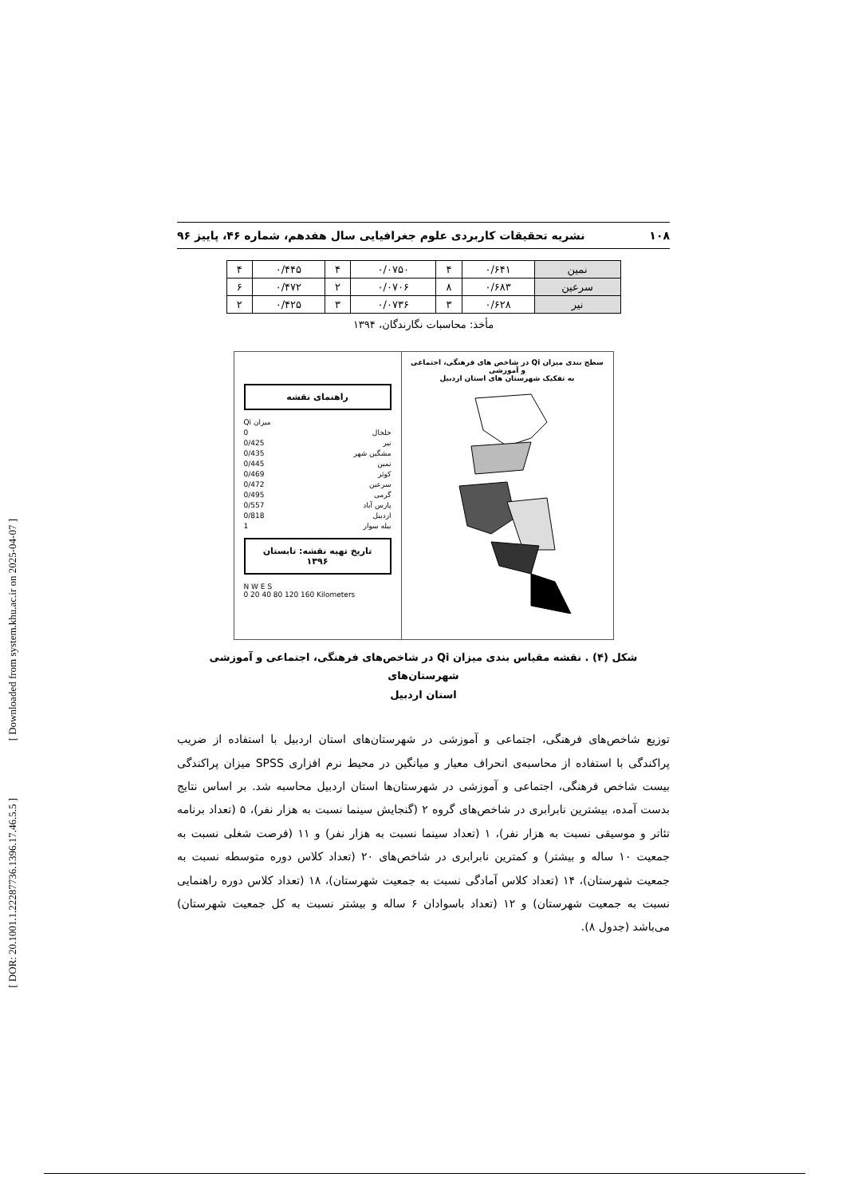[ DOR: 20.1001.1.22287736.1396.17.46.5.5 ] [ Downloaded from system.khu.ac.ir on 2025-04-07 ]
۱۰۸ نشریه تحقیقات کاربردی علوم جغرافیایی سال هفدهم، شماره ۴۶، پاییز ۹۶
| نمین | ۰/۶۴۱ | ۴ | ۰/۰۷۵۰ | ۴ | ۰/۴۴۵ | ۴ |
| سرعین | ۰/۶۸۳ | ۸ | ۰/۰۷۰۶ | ۲ | ۰/۴۷۲ | ۶ |
| نیر | ۰/۶۲۸ | ۳ | ۰/۰۷۳۶ | ۳ | ۰/۴۲۵ | ۲ |
مأخذ: محاسبات نگارندگان، ۱۳۹۴
راهنمای نقشه
میزان Qi
خلخال 0
نیر 0/425
مشگین شهر 0/435
نمین 0/445
کوثر 0/469
سرعین 0/472
گرمی 0/495
پارس آباد 0/557
اردبیل 0/818
بیله سوار 1
تاریخ تهیه نقشه: تابستان ۱۳۹۶
N W E S
0 20 40 80 120 160 Kilometers
سطح بندی میزان Qi در شاخص های فرهنگی، اجتماعی و آموزشی
به تفکیک شهرستان های استان اردبیل
شکل (۴) . نقشه مقیاس بندی میزان Qi در شاخص‌های فرهنگی، اجتماعی و آموزشی شهرستان‌های
استان اردبیل
توزیع شاخص‌های فرهنگی، اجتماعی و آموزشی در شهرستان‌های استان اردبیل با استفاده از ضریب پراکندگی با استفاده از محاسبه‌ی انحراف معیار و میانگین در محیط نرم افزاری SPSS میزان پراکندگی بیست شاخص فرهنگی، اجتماعی و آموزشی در شهرستان‌ها استان اردبیل محاسبه شد. بر اساس نتایج بدست آمده، بیشترین نابرابری در شاخص‌های گروه ۲ (گنجایش سینما نسبت به هزار نفر)، ۵ (تعداد برنامه تئاتر و موسیقی نسبت به هزار نفر)، ۱ (تعداد سینما نسبت به هزار نفر) و ۱۱ (فرصت شغلی نسبت به جمعیت ۱۰ ساله و بیشتر) و کمترین نابرابری در شاخص‌های ۲۰ (تعداد کلاس دوره متوسطه نسبت به جمعیت شهرستان)، ۱۴ (تعداد کلاس آمادگی نسبت به جمعیت شهرستان)، ۱۸ (تعداد کلاس دوره راهنمایی نسبت به جمعیت شهرستان) و ۱۲ (تعداد باسوادان ۶ ساله و بیشتر نسبت به کل جمعیت شهرستان) می‌باشد (جدول ۸).